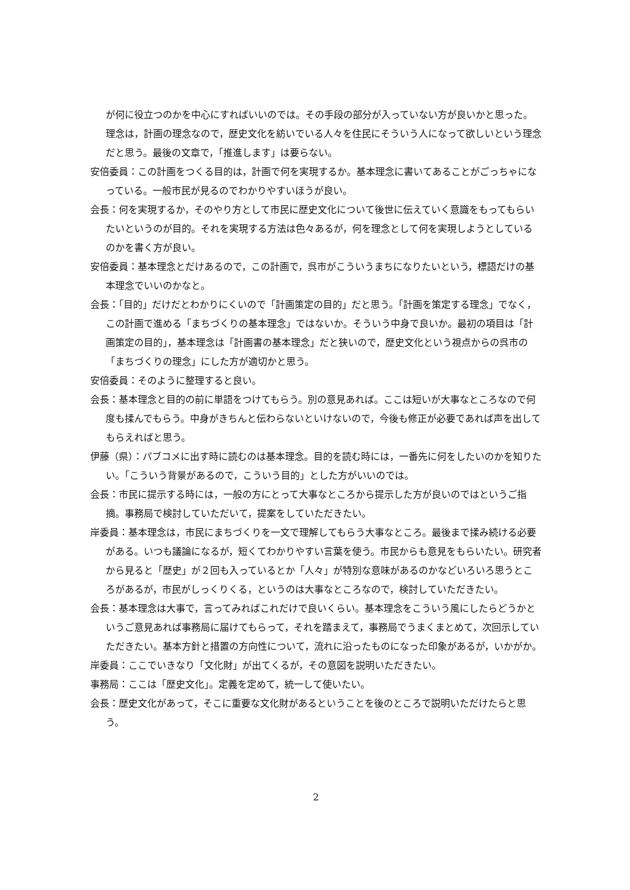が何に役立つのかを中心にすればいいのでは。その手段の部分が入っていない方が良いかと思った。理念は，計画の理念なので，歴史文化を紡いでいる人々を住民にそういう人になって欲しいという理念だと思う。最後の文章で，「推進します」は要らない。
安倍委員：この計画をつくる目的は，計画で何を実現するか。基本理念に書いてあることがごっちゃになっている。一般市民が見るのでわかりやすいほうが良い。
会長：何を実現するか，そのやり方として市民に歴史文化について後世に伝えていく意識をもってもらいたいというのが目的。それを実現する方法は色々あるが，何を理念として何を実現しようとしているのかを書く方が良い。
安倍委員：基本理念とだけあるので，この計画で，呉市がこういうまちになりたいという，標語だけの基本理念でいいのかなと。
会長：「目的」だけだとわかりにくいので「計画策定の目的」だと思う。「計画を策定する理念」でなく，この計画で進める「まちづくりの基本理念」ではないか。そういう中身で良いか。最初の項目は「計画策定の目的」，基本理念は「計画書の基本理念」だと狭いので，歴史文化という視点からの呉市の「まちづくりの理念」にした方が適切かと思う。
安倍委員：そのように整理すると良い。
会長：基本理念と目的の前に単語をつけてもらう。別の意見あれば。ここは短いが大事なところなので何度も揉んでもらう。中身がきちんと伝わらないといけないので，今後も修正が必要であれば声を出してもらえればと思う。
伊藤（県）：パブコメに出す時に読むのは基本理念。目的を読む時には，一番先に何をしたいのかを知りたい。「こういう背景があるので，こういう目的」とした方がいいのでは。
会長：市民に提示する時には，一般の方にとって大事なところから提示した方が良いのではというご指摘。事務局で検討していただいて，提案をしていただきたい。
岸委員：基本理念は，市民にまちづくりを一文で理解してもらう大事なところ。最後まで揉み続ける必要がある。いつも議論になるが，短くてわかりやすい言葉を使う。市民からも意見をもらいたい。研究者から見ると「歴史」が２回も入っているとか「人々」が特別な意味があるのかなどいろいろ思うところがあるが，市民がしっくりくる，というのは大事なところなので，検討していただきたい。
会長：基本理念は大事で，言ってみればこれだけで良いくらい。基本理念をこういう風にしたらどうかというご意見あれば事務局に届けてもらって，それを踏まえて，事務局でうまくまとめて，次回示していただきたい。基本方針と措置の方向性について，流れに沿ったものになった印象があるが，いかがか。
岸委員：ここでいきなり「文化財」が出てくるが，その意図を説明いただきたい。
事務局：ここは「歴史文化」。定義を定めて，統一して使いたい。
会長：歴史文化があって，そこに重要な文化財があるということを後のところで説明いただけたらと思う。
2